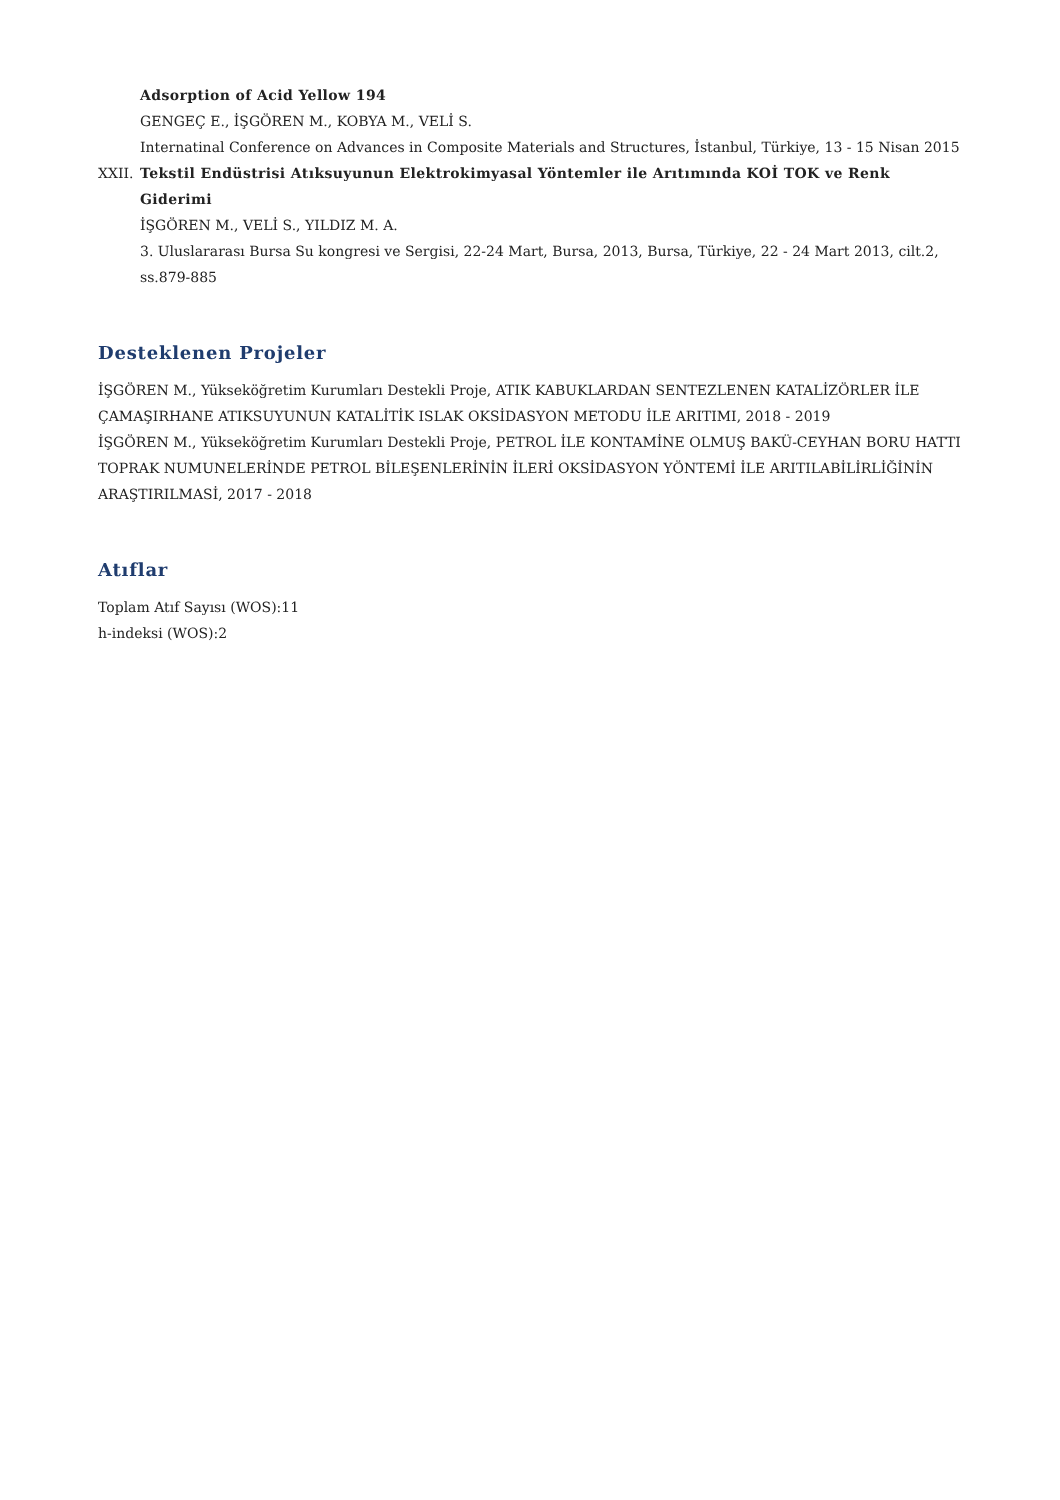Adsorption of Acid Yellow 194
GENGEÇ E., İŞGÖREN M., KOBYA M., VELİ S.
Internatinal Conference on Advances in Composite Materials and Structures, İstanbul, Türkiye, 13 - 15 Nisan 2015
XXII. Tekstil Endüstrisi Atıksuyunun Elektrokimyasal Yöntemler ile Arıtımında KOİ TOK ve Renk Giderimi
İŞGÖREN M., VELİ S., YILDIZ M. A.
3. Uluslararası Bursa Su kongresi ve Sergisi, 22-24 Mart, Bursa, 2013, Bursa, Türkiye, 22 - 24 Mart 2013, cilt.2, ss.879-885
Desteklenen Projeler
İŞGÖREN M., Yükseköğretim Kurumları Destekli Proje, ATIK KABUKLARDAN SENTEZLENEN KATALİZÖRLER İLE ÇAMAŞIRHANE ATIKSUYUNUN KATALİTİK ISLAK OKSİDASYON METODU İLE ARITIMI, 2018 - 2019
İŞGÖREN M., Yükseköğretim Kurumları Destekli Proje, PETROL İLE KONTAMİNE OLMUŞ BAKÜ-CEYHAN BORU HATTI TOPRAK NUMUNELERİNDE PETROL BİLEŞENLERİNİN İLERİ OKSİDASYON YÖNTEMİ İLE ARITILABİLİRLİĞİNİN ARAŞTIRILMASİ, 2017 - 2018
Atıflar
Toplam Atıf Sayısı (WOS):11
h-indeksi (WOS):2